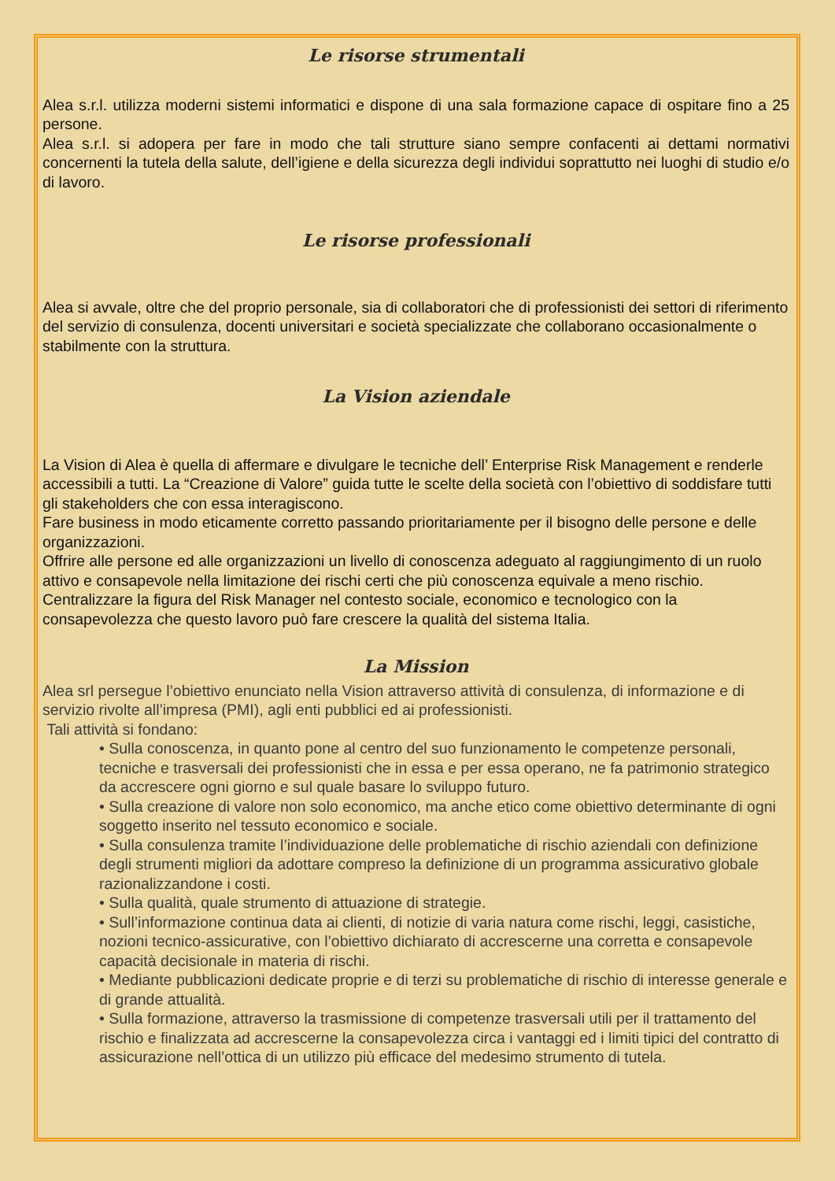Le risorse strumentali
Alea s.r.l. utilizza moderni sistemi informatici e dispone di una sala formazione capace di ospitare fino a 25 persone.
Alea s.r.l. si adopera per fare in modo che tali strutture siano sempre confacenti ai dettami normativi concernenti la tutela della salute, dell’igiene e della sicurezza degli individui soprattutto nei luoghi di studio e/o di lavoro.
Le risorse professionali
Alea si avvale, oltre che del proprio personale, sia di collaboratori che di professionisti dei settori di riferimento del servizio di consulenza, docenti universitari e società specializzate che collaborano occasionalmente o stabilmente con la struttura.
La Vision aziendale
La Vision di Alea è quella di affermare e divulgare le tecniche dell’ Enterprise Risk Management e renderle accessibili a tutti. La “Creazione di Valore” guida tutte le scelte della società con l’obiettivo di soddisfare tutti gli stakeholders che con essa interagiscono.
Fare business in modo eticamente corretto passando prioritariamente per il bisogno delle persone e delle organizzazioni.
Offrire alle persone ed alle organizzazioni un livello di conoscenza adeguato al raggiungimento di un ruolo attivo e consapevole nella limitazione dei rischi certi che più conoscenza equivale a meno rischio.
Centralizzare la figura del Risk Manager nel contesto sociale, economico e tecnologico con la consapevolezza che questo lavoro può fare crescere la qualità del sistema Italia.
La Mission
Alea srl persegue l’obiettivo enunciato nella Vision attraverso attività di consulenza, di informazione e di servizio rivolte all’impresa (PMI), agli enti pubblici ed ai professionisti.
Tali attività si fondano:
• Sulla conoscenza, in quanto pone al centro del suo funzionamento le competenze personali, tecniche e trasversali dei professionisti che in essa e per essa operano, ne fa patrimonio strategico da accrescere ogni giorno e sul quale basare lo sviluppo futuro.
• Sulla creazione di valore non solo economico, ma anche etico come obiettivo determinante di ogni soggetto inserito nel tessuto economico e sociale.
• Sulla consulenza tramite l’individuazione delle problematiche di rischio aziendali con definizione degli strumenti migliori da adottare compreso la definizione di un programma assicurativo globale razionalizzandone i costi.
• Sulla qualità, quale strumento di attuazione di strategie.
• Sull’informazione continua data ai clienti, di notizie di varia natura come rischi, leggi, casistiche, nozioni tecnico-assicurative, con l’obiettivo dichiarato di accrescerne una corretta e consapevole capacità decisionale in materia di rischi.
• Mediante pubblicazioni dedicate proprie e di terzi su problematiche di rischio di interesse generale e di grande attualità.
• Sulla formazione, attraverso la trasmissione di competenze trasversali utili per il trattamento del rischio e finalizzata ad accrescerne la consapevolezza circa i vantaggi ed i limiti tipici del contratto di assicurazione nell’ottica di un utilizzo più efficace del medesimo strumento di tutela.